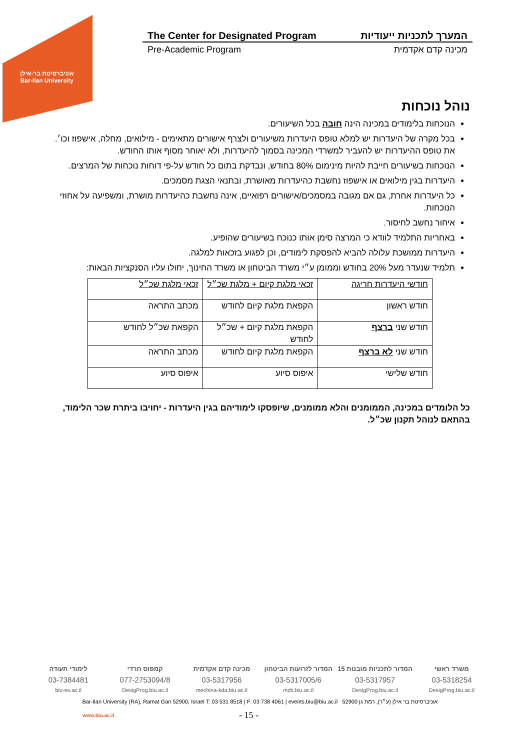אוניברסיטת בר-אילן
Bar-Ilan University
The Center for Designated Program המערך לתכניות ייעודיות
Pre-Academic Program מכינה קדם אקדמית
נוהל נוכחות
הנוכחות בלימודים במכינה הינה חובה בכל השיעורים.
בכל מקרה של היעדרות יש למלא טופס היעדרות משיעורים ולצרף אישורים מתאימים - מילואים, מחלה, אישפוז וכו׳. את טופס ההיעדרות יש להעביר למשרדי המכינה בסמוך להיעדרות, ולא יאוחר מסוף אותו החודש.
הנוכחות בשיעורים חייבת להיות מינימום 80% בחודש, ונבדקת בתום כל חודש על-פי דוחות נוכחות של המרצים.
היעדרות בגין מילואים או אישפוז נחשבת כהיעדרות מאושרת, ובתנאי הצגת מסמכים.
כל היעדרות אחרת, גם אם מגובה במסמכים/אישורים רפואיים, אינה נחשבת כהיעדרות מושרת, ומשפיעה על אחוזי הנוכחות.
איחור נחשב לחיסור.
באחריות התלמיד לוודא כי המרצה סימן אותו כנוכח בשיעורים שהופיע.
היעדרות ממושכת עלולה להביא להפסקת לימודים, וכן לפגוע בזכאות למלגה.
תלמיד שנעדר מעל 20% בחודש וממומן ע״י משרד הביטחון או משרד החינוך, יחולו עליו הסנקציות הבאות:
| חודשי היעדרות חריגה | זכאי מלגת קיום + מלגת שכ״ל | זכאי מלגת שכ״ל |
| חודש ראשון | הקפאת מלגת קיום לחודש | מכתב התראה |
| חודש שני ברצף | הקפאת מלגת קיום + שכ״ל לחודש | הקפאת שכ״ל לחודש |
| חודש שני לא ברצף | הקפאת מלגת קיום לחודש | מכתב התראה |
| חודש שלישי | איפוס סיוע | איפוס סיוע |
כל הלומדים במכינה, הממומנים והלא ממומנים, שיופסקו לימודיהם בגין היעדרות - יחויבו ביתרת שכר הלימוד, בהתאם לנוהל תקנון שכ״ל.
משרד ראשי המדור לתכניות מובנות 15 המדור לזרועות הביטחון מכינה קדם אקדמית קמפוס חרדי לימודי תעודה
03-5318254 03-5317957 03-5317005/6 03-5317956 077-2753094/8 03-7384481
DesigProg.biu.ac.il DesigProg.biu.ac.il mzb.biu.ac.il mechina-kda.biu.ac.il DesigProg.biu.ac.il biu-es.ac.il
Bar-Ilan University (RA), Ramat Gan 52900, Israel T: 03 531 8518 | F: 03 738 4061 | events.biu@biu.ac.il אוניברסיטת בר אילן (ע״ר), רמת גן 52900
www.biu.ac.il - 15 -